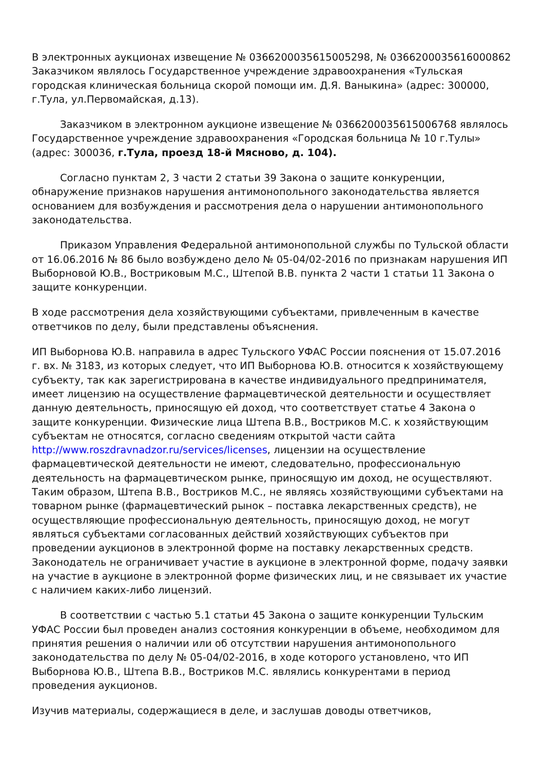В электронных аукционах извещение № 0366200035615005298, № 0366200035616000862 Заказчиком являлось Государственное учреждение здравоохранения «Тульская городская клиническая больница скорой помощи им. Д.Я. Ваныкина» (адрес: 300000, г.Тула, ул.Первомайская, д.13).
Заказчиком в электронном аукционе извещение № 0366200035615006768 являлось Государственное учреждение здравоохранения «Городская больница № 10 г.Тулы» (адрес: 300036, г.Тула, проезд 18-й Мясново, д. 104).
Согласно пунктам 2, 3 части 2 статьи 39 Закона о защите конкуренции, обнаружение признаков нарушения антимонопольного законодательства является основанием для возбуждения и рассмотрения дела о нарушении антимонопольного законодательства.
Приказом Управления Федеральной антимонопольной службы по Тульской области от 16.06.2016 № 86 было возбуждено дело № 05-04/02-2016 по признакам нарушения ИП Выборновой Ю.В., Востриковым М.С., Штепой В.В. пункта 2 части 1 статьи 11 Закона о защите конкуренции.
В ходе рассмотрения дела хозяйствующими субъектами, привлеченным в качестве ответчиков по делу, были представлены объяснения.
ИП Выборнова Ю.В. направила в адрес Тульского УФАС России пояснения от 15.07.2016 г. вх. № 3183, из которых следует, что ИП Выборнова Ю.В. относится к хозяйствующему субъекту, так как зарегистрирована в качестве индивидуального предпринимателя, имеет лицензию на осуществление фармацевтической деятельности и осуществляет данную деятельность, приносящую ей доход, что соответствует статье 4 Закона о защите конкуренции. Физические лица Штепа В.В., Востриков М.С. к хозяйствующим субъектам не относятся, согласно сведениям открытой части сайта http://www.roszdravnadzor.ru/services/licenses, лицензии на осуществление фармацевтической деятельности не имеют, следовательно, профессиональную деятельность на фармацевтическом рынке, приносящую им доход, не осуществляют. Таким образом, Штепа В.В., Востриков М.С., не являясь хозяйствующими субъектами на товарном рынке (фармацевтический рынок – поставка лекарственных средств), не осуществляющие профессиональную деятельность, приносящую доход, не могут являться субъектами согласованных действий хозяйствующих субъектов при проведении аукционов в электронной форме на поставку лекарственных средств. Законодатель не ограничивает участие в аукционе в электронной форме, подачу заявки на участие в аукционе в электронной форме физических лиц, и не связывает их участие с наличием каких-либо лицензий.
В соответствии с частью 5.1 статьи 45 Закона о защите конкуренции Тульским УФАС России был проведен анализ состояния конкуренции в объеме, необходимом для принятия решения о наличии или об отсутствии нарушения антимонопольного законодательства по делу № 05-04/02-2016, в ходе которого установлено, что ИП Выборнова Ю.В., Штепа В.В., Востриков М.С. являлись конкурентами в период проведения аукционов.
Изучив материалы, содержащиеся в деле, и заслушав доводы ответчиков,